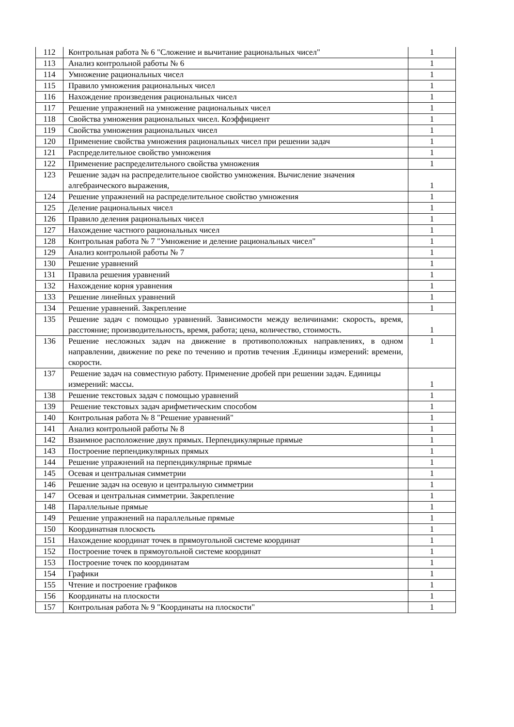| 112 | Контрольная работа № 6 "Сложение и вычитание рациональных чисел" | 1 |
| 113 | Анализ контрольной работы № 6 | 1 |
| 114 | Умножение рациональных чисел | 1 |
| 115 | Правило умножения рациональных чисел | 1 |
| 116 | Нахождение произведения рациональных чисел | 1 |
| 117 | Решение упражнений на умножение рациональных чисел | 1 |
| 118 | Свойства умножения рациональных чисел. Коэффициент | 1 |
| 119 | Свойства умножения рациональных чисел | 1 |
| 120 | Применение свойства умножения рациональных чисел при решении задач | 1 |
| 121 | Распределительное свойство умножения | 1 |
| 122 | Применение распределительного свойства умножения | 1 |
| 123 | Решение задач на распределительное свойство умножения. Вычисление значения алгебраического выражения, | 1 |
| 124 | Решение упражнений на распределительное свойство умножения | 1 |
| 125 | Деление рациональных чисел | 1 |
| 126 | Правило деления рациональных чисел | 1 |
| 127 | Нахождение частного рациональных чисел | 1 |
| 128 | Контрольная работа № 7 "Умножение и деление рациональных чисел" | 1 |
| 129 | Анализ контрольной работы № 7 | 1 |
| 130 | Решение уравнений | 1 |
| 131 | Правила решения уравнений | 1 |
| 132 | Нахождение корня уравнения | 1 |
| 133 | Решение линейных уравнений | 1 |
| 134 | Решение уравнений. Закрепление | 1 |
| 135 | Решение задач с помощью уравнений. Зависимости между величинами: скорость, время, расстояние; производительность, время, работа; цена, количество, стоимость. | 1 |
| 136 | Решение несложных задач на движение в противоположных направлениях, в одном направлении, движение по реке по течению и против течения .Единицы измерений: времени, скорости. | 1 |
| 137 | Решение задач на совместную работу. Применение дробей при решении задач. Единицы измерений: массы. | 1 |
| 138 | Решение текстовых задач с помощью уравнений | 1 |
| 139 | Решение текстовых задач арифметическим способом | 1 |
| 140 | Контрольная работа № 8 "Решение уравнений" | 1 |
| 141 | Анализ контрольной работы № 8 | 1 |
| 142 | Взаимное расположение двух прямых. Перпендикулярные прямые | 1 |
| 143 | Построение перпендикулярных прямых | 1 |
| 144 | Решение упражнений на перпендикулярные прямые | 1 |
| 145 | Осевая и центральная симметрии | 1 |
| 146 | Решение задач на осевую и центральную симметрии | 1 |
| 147 | Осевая и центральная симметрии. Закрепление | 1 |
| 148 | Параллельные прямые | 1 |
| 149 | Решение упражнений на параллельные прямые | 1 |
| 150 | Координатная плоскость | 1 |
| 151 | Нахождение координат точек в прямоугольной системе координат | 1 |
| 152 | Построение точек в прямоугольной системе координат | 1 |
| 153 | Построение точек по координатам | 1 |
| 154 | Графики | 1 |
| 155 | Чтение и построение графиков | 1 |
| 156 | Координаты на плоскости | 1 |
| 157 | Контрольная работа № 9 "Координаты на плоскости" | 1 |